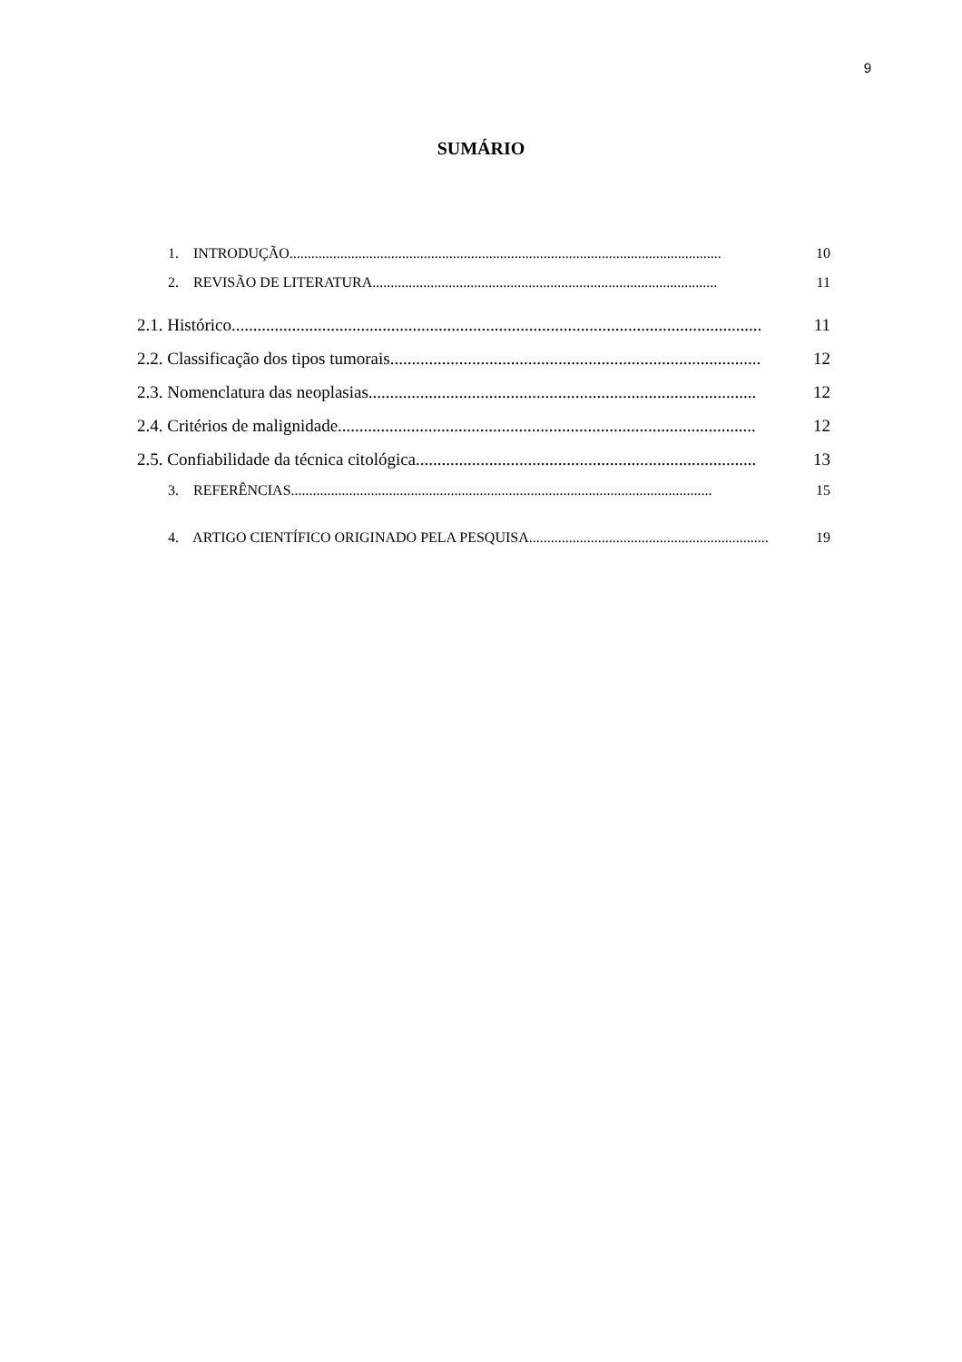9
SUMÁRIO
1. INTRODUÇÃO....................................................................................................................... 10
2. REVISÃO DE LITERATURA............................................................................................... 11
2.1. Histórico........................................................................................................................... 11
2.2. Classificação dos tipos tumorais...................................................................................... 12
2.3. Nomenclatura das neoplasias.......................................................................................... 12
2.4. Critérios de malignidade................................................................................................. 12
2.5. Confiabilidade da técnica citológica............................................................................... 13
3. REFERÊNCIAS.................................................................................................................... 15
4. ARTIGO CIENTÍFICO ORIGINADO PELA PESQUISA.................................................................. 19